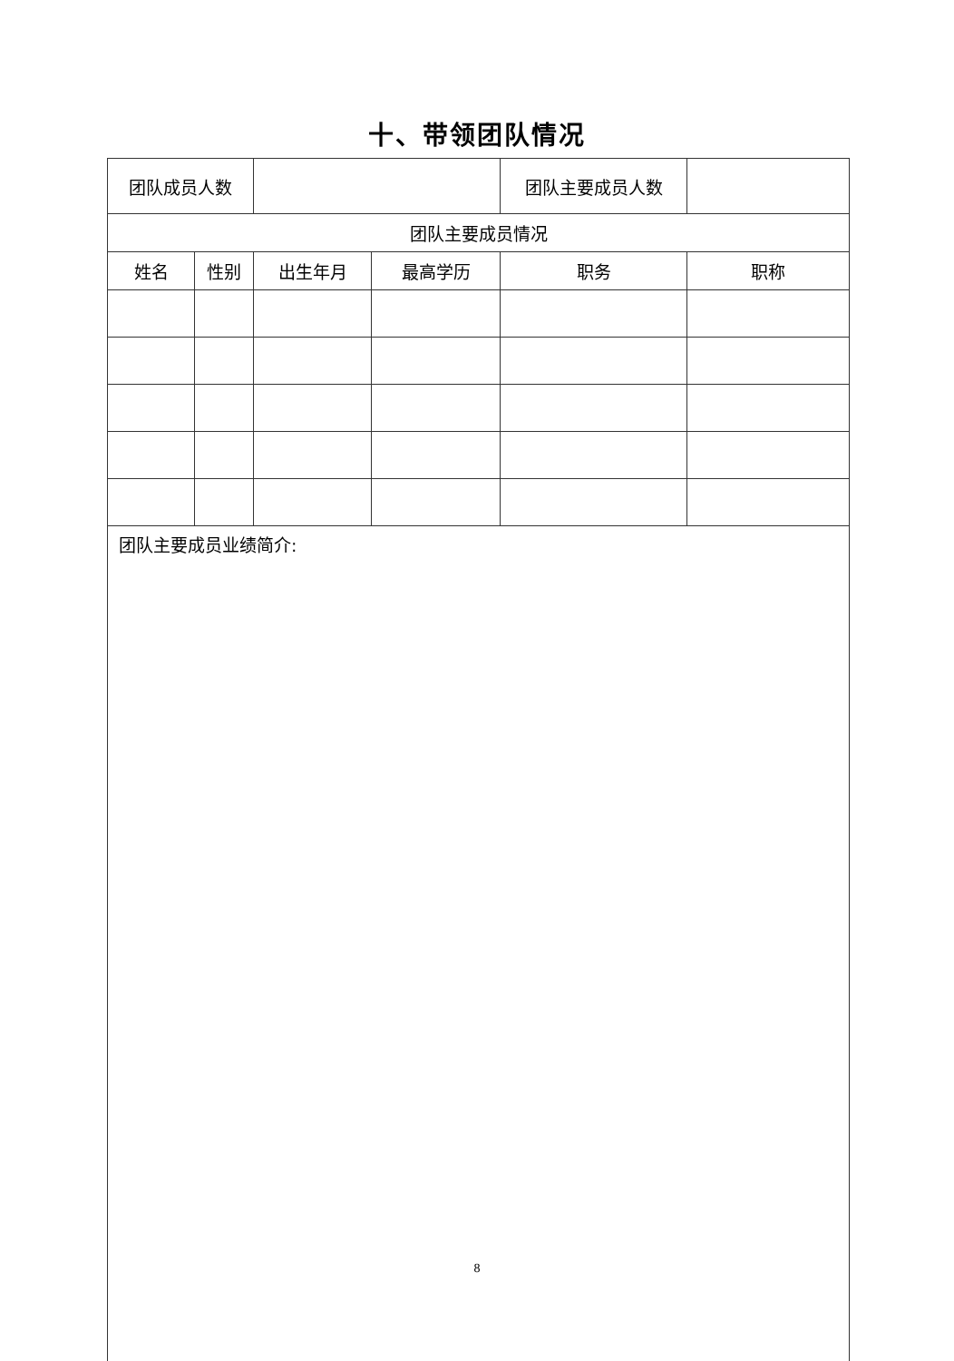十、带领团队情况
| 团队成员人数 | | | | 团队主要成员人数 | |
| 团队主要成员情况 | | | | | |
| 姓名 | 性别 | 出生年月 | 最高学历 | 职务 | 职称 |
| 团队主要成员业绩简介: | | | | | |
8